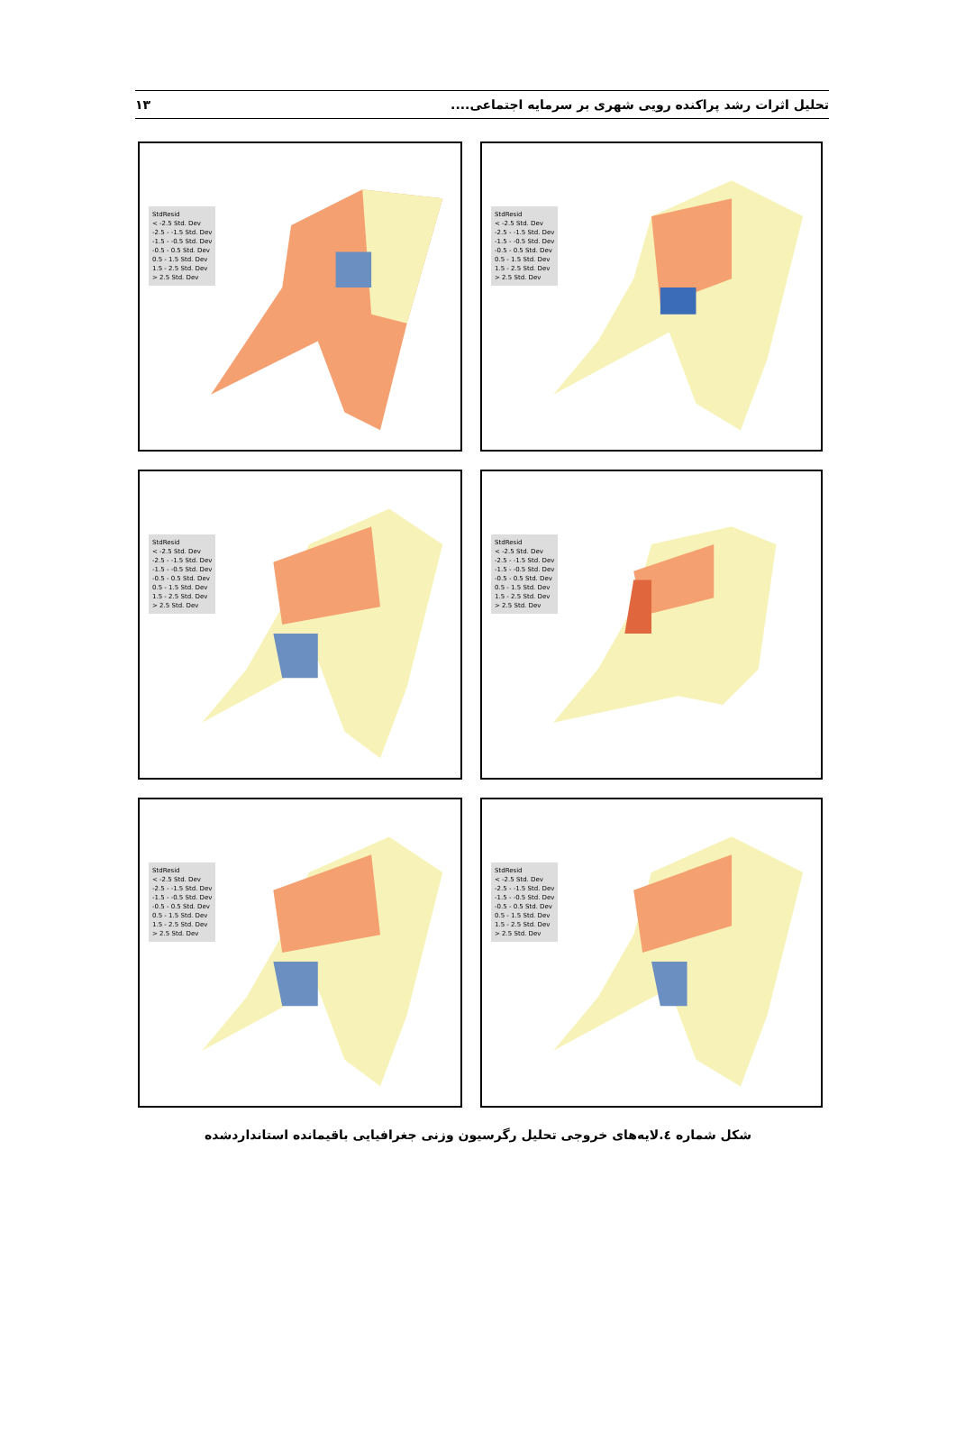۱۳ تحلیل اثرات رشد پراکنده رویی شهری بر سرمایه اجتماعی....
StdResid
< -2.5 Std. Dev
-2.5 - -1.5 Std. Dev
-1.5 - -0.5 Std. Dev
-0.5 - 0.5 Std. Dev
0.5 - 1.5 Std. Dev
1.5 - 2.5 Std. Dev
> 2.5 Std. Dev
StdResid
< -2.5 Std. Dev
-2.5 - -1.5 Std. Dev
-1.5 - -0.5 Std. Dev
-0.5 - 0.5 Std. Dev
0.5 - 1.5 Std. Dev
1.5 - 2.5 Std. Dev
> 2.5 Std. Dev
StdResid
< -2.5 Std. Dev
-2.5 - -1.5 Std. Dev
-1.5 - -0.5 Std. Dev
-0.5 - 0.5 Std. Dev
0.5 - 1.5 Std. Dev
1.5 - 2.5 Std. Dev
> 2.5 Std. Dev
StdResid
< -2.5 Std. Dev
-2.5 - -1.5 Std. Dev
-1.5 - -0.5 Std. Dev
-0.5 - 0.5 Std. Dev
0.5 - 1.5 Std. Dev
1.5 - 2.5 Std. Dev
> 2.5 Std. Dev
StdResid
< -2.5 Std. Dev
-2.5 - -1.5 Std. Dev
-1.5 - -0.5 Std. Dev
-0.5 - 0.5 Std. Dev
0.5 - 1.5 Std. Dev
1.5 - 2.5 Std. Dev
> 2.5 Std. Dev
StdResid
< -2.5 Std. Dev
-2.5 - -1.5 Std. Dev
-1.5 - -0.5 Std. Dev
-0.5 - 0.5 Std. Dev
0.5 - 1.5 Std. Dev
1.5 - 2.5 Std. Dev
> 2.5 Std. Dev
شکل شماره ٤.لایه‌های خروجی تحلیل رگرسیون وزنی جغرافیایی باقیمانده استانداردشده